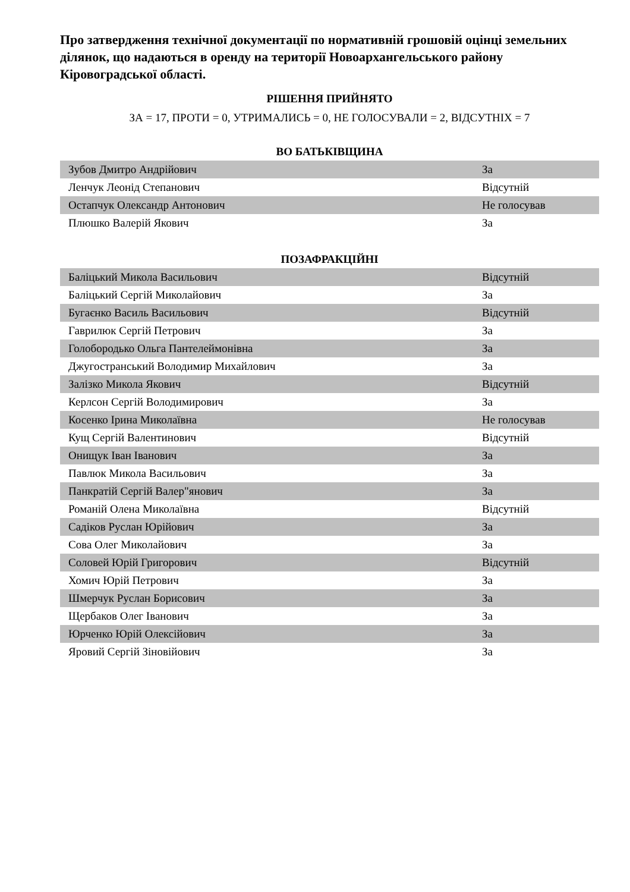Про затвердження технічної документації по нормативній грошовій оцінці земельних ділянок, що надаються в оренду на території Новоархангельського району Кіровоградської області.
РІШЕННЯ ПРИЙНЯТО
ЗА = 17, ПРОТИ = 0, УТРИМАЛИСЬ = 0, НЕ ГОЛОСУВАЛИ = 2, ВІДСУТНІХ = 7
ВО БАТЬКІВЩИНА
| Зубов Дмитро Андрійович | За |
| Ленчук Леонід Степанович | Відсутній |
| Остапчук Олександр Антонович | Не голосував |
| Плюшко Валерій Якович | За |
ПОЗАФРАКЦІЙНІ
| Баліцький Микола Васильович | Відсутній |
| Баліцький Сергій Миколайович | За |
| Бугаєнко Василь Васильович | Відсутній |
| Гаврилюк Сергій Петрович | За |
| Голобородько Ольга Пантелеймонівна | За |
| Джугостранський Володимир Михайлович | За |
| Залізко Микола Якович | Відсутній |
| Керлсон Сергій Володимирович | За |
| Косенко Ірина Миколаївна | Не голосував |
| Кущ Сергій Валентинович | Відсутній |
| Онищук Іван Іванович | За |
| Павлюк Микола Васильович | За |
| Панкратій Сергій Валер"янович | За |
| Романій Олена Миколаївна | Відсутній |
| Садіков Руслан Юрійович | За |
| Сова Олег Миколайович | За |
| Соловей Юрій Григорович | Відсутній |
| Хомич Юрій Петрович | За |
| Шмерчук Руслан Борисович | За |
| Щербаков Олег Іванович | За |
| Юрченко Юрій Олексійович | За |
| Яровий Сергій Зіновійович | За |